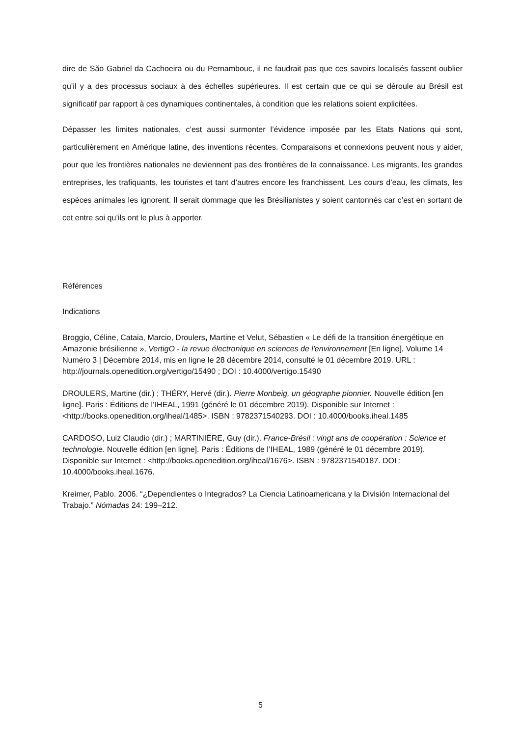dire de São Gabriel da Cachoeira ou du Pernambouc, il ne faudrait pas que ces savoirs localisés fassent oublier qu’il y a des processus sociaux à des échelles supérieures. Il est certain que ce qui se déroule au Brésil est significatif par rapport à ces dynamiques continentales, à condition que les relations soient explicitées.
Dépasser les limites nationales, c’est aussi surmonter l’évidence imposée par les Etats Nations qui sont, particulièrement en Amérique latine, des inventions récentes. Comparaisons et connexions peuvent nous y aider, pour que les frontières nationales ne deviennent pas des frontières de la connaissance. Les migrants, les grandes entreprises, les trafiquants, les touristes et tant d’autres encore les franchissent. Les cours d’eau, les climats, les espèces animales les ignorent. Il serait dommage que les Brésilianistes y soient cantonnés car c’est en sortant de cet entre soi qu’ils ont le plus à apporter.
Références
Indications
Broggio, Céline, Cataia, Marcio, Droulers, Martine et Velut, Sébastien « Le défi de la transition énergétique en Amazonie brésilienne », VertigO - la revue électronique en sciences de l'environnement [En ligne], Volume 14 Numéro 3 | Décembre 2014, mis en ligne le 28 décembre 2014, consulté le 01 décembre 2019. URL : http://journals.openedition.org/vertigo/15490 ; DOI : 10.4000/vertigo.15490
DROULERS, Martine (dir.) ; THÉRY, Hervé (dir.). Pierre Monbeig, un géographe pionnier. Nouvelle édition [en ligne]. Paris : Éditions de l’IHEAL, 1991 (généré le 01 décembre 2019). Disponible sur Internet : <http://books.openedition.org/iheal/1485>. ISBN : 9782371540293. DOI : 10.4000/books.iheal.1485
CARDOSO, Luiz Claudio (dir.) ; MARTINIÈRE, Guy (dir.). France-Brésil : vingt ans de coopération : Science et technologie. Nouvelle édition [en ligne]. Paris : Éditions de l’IHEAL, 1989 (généré le 01 décembre 2019). Disponible sur Internet : <http://books.openedition.org/iheal/1676>. ISBN : 9782371540187. DOI : 10.4000/books.iheal.1676.
Kreimer, Pablo. 2006. “¿Dependientes o Integrados? La Ciencia Latinoamericana y la División Internacional del Trabajo.” Nómadas 24: 199–212.
5